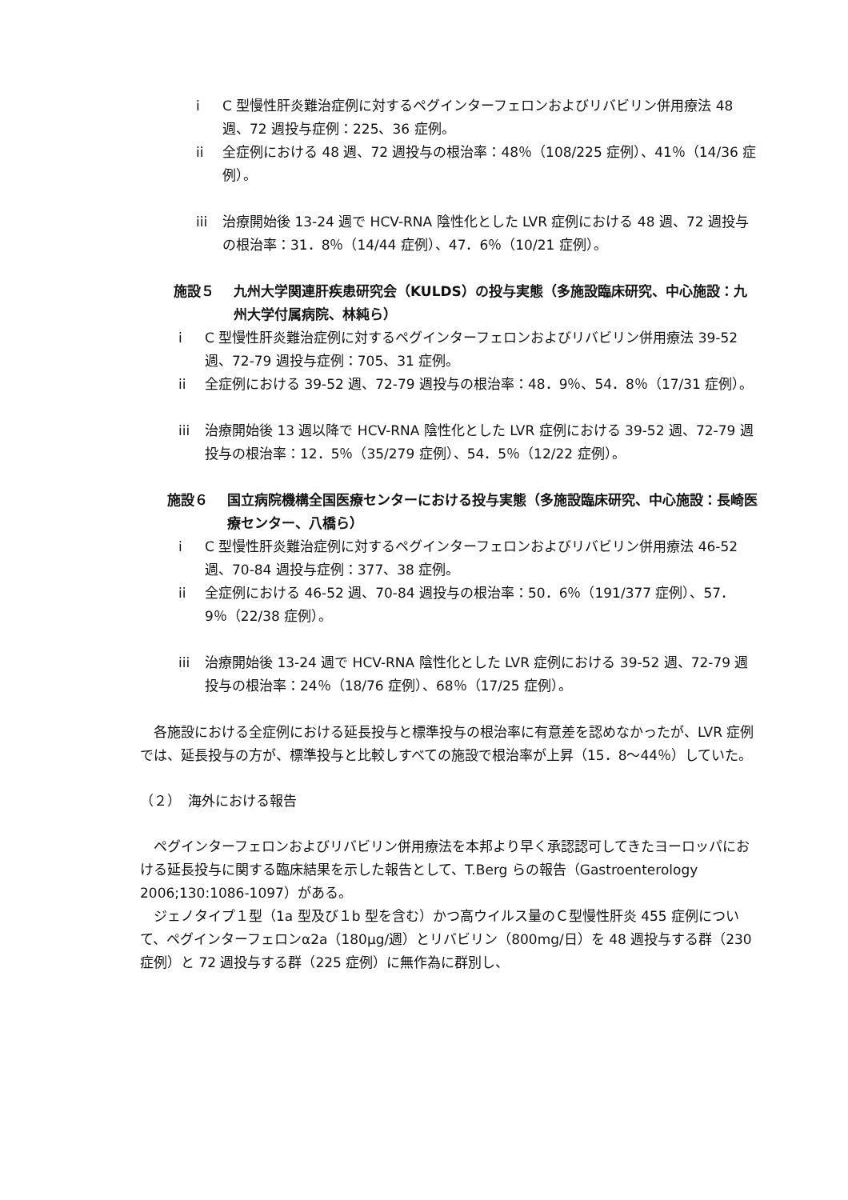i C 型慢性肝炎難治症例に対するペグインターフェロンおよびリバビリン併用療法 48 週、72 週投与症例：225、36 症例。
ii 全症例における 48 週、72 週投与の根治率：48％（108/225 症例）、41％（14/36 症例）。
iii 治療開始後 13-24 週で HCV-RNA 陰性化とした LVR 症例における 48 週、72 週投与の根治率：31．8％（14/44 症例）、47．6％（10/21 症例）。
施設５ 九州大学関連肝疾患研究会（KULDS）の投与実態（多施設臨床研究、中心施設：九州大学付属病院、林純ら）
i C 型慢性肝炎難治症例に対するペグインターフェロンおよびリバビリン併用療法 39-52 週、72-79 週投与症例：705、31 症例。
ii 全症例における 39-52 週、72-79 週投与の根治率：48．9％、54．8％（17/31 症例）。
iii 治療開始後 13 週以降で HCV-RNA 陰性化とした LVR 症例における 39-52 週、72-79 週投与の根治率：12．5％（35/279 症例）、54．5％（12/22 症例）。
施設６ 国立病院機構全国医療センターにおける投与実態（多施設臨床研究、中心施設：長崎医療センター、八橋ら）
i C 型慢性肝炎難治症例に対するペグインターフェロンおよびリバビリン併用療法 46-52 週、70-84 週投与症例：377、38 症例。
ii 全症例における 46-52 週、70-84 週投与の根治率：50．6％（191/377 症例）、57．9％（22/38 症例）。
iii 治療開始後 13-24 週で HCV-RNA 陰性化とした LVR 症例における 39-52 週、72-79 週投与の根治率：24％（18/76 症例）、68％（17/25 症例）。
各施設における全症例における延長投与と標準投与の根治率に有意差を認めなかったが、LVR 症例では、延長投与の方が、標準投与と比較しすべての施設で根治率が上昇（15．8～44％）していた。
（２）　海外における報告
ペグインターフェロンおよびリバビリン併用療法を本邦より早く承認認可してきたヨーロッパにおける延長投与に関する臨床結果を示した報告として、T.Berg らの報告（Gastroenterology 2006;130:1086-1097）がある。
ジェノタイプ１型（1a 型及び１b 型を含む）かつ高ウイルス量のＣ型慢性肝炎 455 症例について、ペグインターフェロンα2a（180μg/週）とリバビリン（800mg/日）を 48 週投与する群（230 症例）と 72 週投与する群（225 症例）に無作為に群別し、